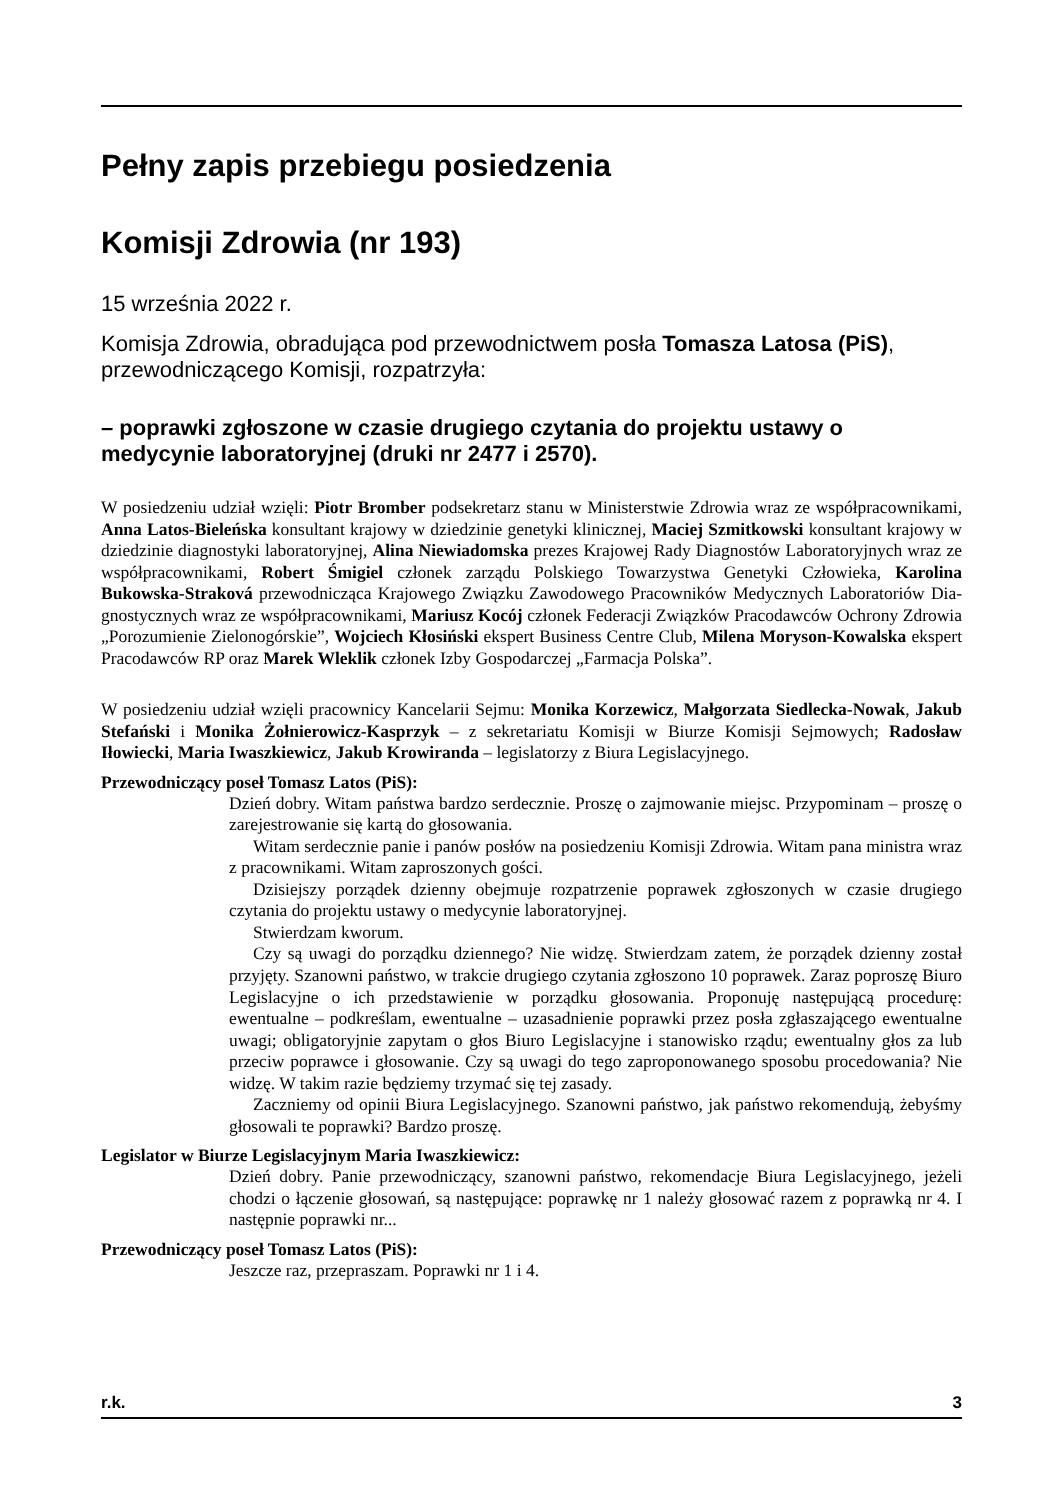Pełny zapis przebiegu posiedzenia
Komisji Zdrowia (nr 193)
15 września 2022 r.
Komisja Zdrowia, obradująca pod przewodnictwem posła Tomasza Latosa (PiS), przewodniczącego Komisji, rozpatrzyła:
– poprawki zgłoszone w czasie drugiego czytania do projektu ustawy o medycynie laboratoryjnej (druki nr 2477 i 2570).
W posiedzeniu udział wzięli: Piotr Bromber podsekretarz stanu w Ministerstwie Zdrowia wraz ze współpracownikami, Anna Latos-Bieleńska konsultant krajowy w dziedzinie genetyki klinicznej, Maciej Szmitkowski konsultant krajowy w dziedzinie diagnostyki laboratoryjnej, Alina Niewia­domska prezes Krajowej Rady Diagnostów Laboratoryjnych wraz ze współpracownikami, Robert Śmigiel członek zarządu Polskiego Towarzystwa Genetyki Człowieka, Karolina Bukowska-Stra­ková przewodnicząca Krajowego Związku Zawodowego Pracowników Medycznych Laboratoriów Dia­gnostycznych wraz ze współpracownikami, Mariusz Kocój członek Federacji Związków Pracodawców Ochrony Zdrowia „Porozumienie Zielonogórskie”, Wojciech Kłosiński ekspert Business Centre Club, Milena Moryson-Kowalska ekspert Pracodawców RP oraz Marek Wleklik członek Izby Gospodar­czej „Farmacja Polska”.
W posiedzeniu udział wzięli pracownicy Kancelarii Sejmu: Monika Korzewicz, Małgorzata Sie­dlecka-Nowak, Jakub Stefański i Monika Żołnierowicz-Kasprzyk – z sekretariatu Komisji w Biurze Komisji Sejmowych; Radosław Iłowiecki, Maria Iwaszkiewicz, Jakub Krowiranda – legislatorzy z Biura Legislacyjnego.
Przewodniczący poseł Tomasz Latos (PiS):
Dzień dobry. Witam państwa bardzo serdecznie. Proszę o zajmowanie miejsc. Przypomi­nam – proszę o zarejestrowanie się kartą do głosowania.
Witam serdecznie panie i panów posłów na posiedzeniu Komisji Zdrowia. Witam pana ministra wraz z pracownikami. Witam zaproszonych gości.
Dzisiejszy porządek dzienny obejmuje rozpatrzenie poprawek zgłoszonych w czasie drugiego czytania do projektu ustawy o medycynie laboratoryjnej.
Stwierdzam kworum.
Czy są uwagi do porządku dziennego? Nie widzę. Stwierdzam zatem, że porządek dzienny został przyjęty. Szanowni państwo, w trakcie drugiego czytania zgłoszono 10 poprawek. Zaraz poproszę Biuro Legislacyjne o ich przedstawienie w porządku głoso­wania. Proponuję następującą procedurę: ewentualne – podkreślam, ewentualne – uza­sadnienie poprawki przez posła zgłaszającego ewentualne uwagi; obligatoryjnie zapytam o głos Biuro Legislacyjne i stanowisko rządu; ewentualny głos za lub przeciw poprawce i głosowanie. Czy są uwagi do tego zaproponowanego sposobu procedowania? Nie widzę. W takim razie będziemy trzymać się tej zasady.
Zaczniemy od opinii Biura Legislacyjnego. Szanowni państwo, jak państwo rekomen­dują, żebyśmy głosowali te poprawki? Bardzo proszę.
Legislator w Biurze Legislacyjnym Maria Iwaszkiewicz:
Dzień dobry. Panie przewodniczący, szanowni państwo, rekomendacje Biura Legislacyj­nego, jeżeli chodzi o łączenie głosowań, są następujące: poprawkę nr 1 należy głosować razem z poprawką nr 4. I następnie poprawki nr...
Przewodniczący poseł Tomasz Latos (PiS):
Jeszcze raz, przepraszam. Poprawki nr 1 i 4.
r.k. 3